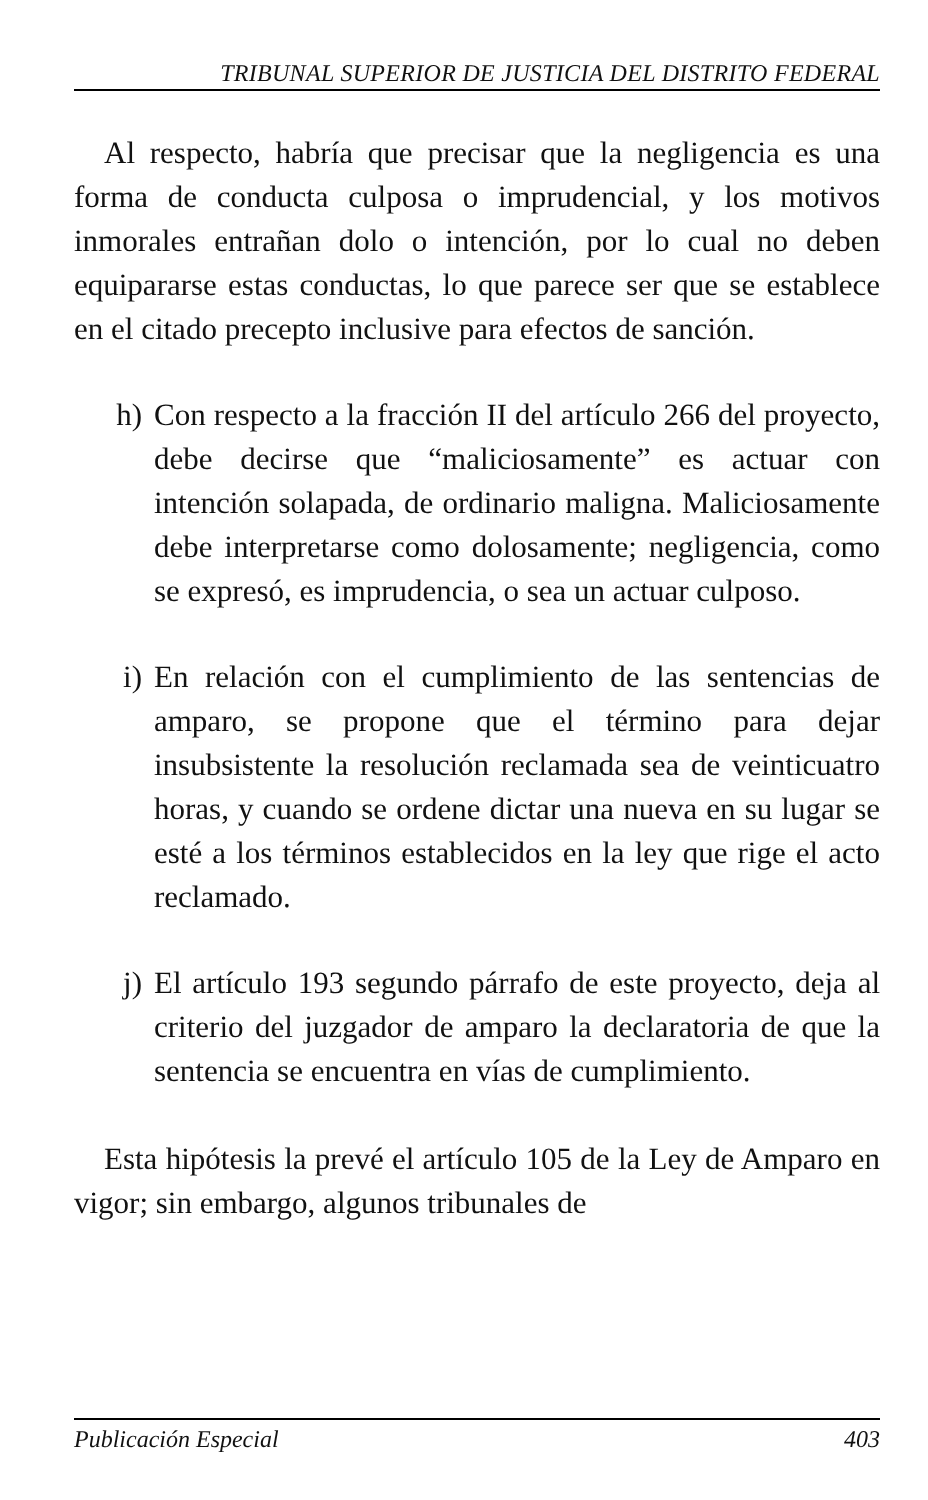TRIBUNAL SUPERIOR DE JUSTICIA DEL DISTRITO FEDERAL
Al respecto, habría que precisar que la negligencia es una forma de conducta culposa o imprudencial, y los motivos inmorales entrañan dolo o intención, por lo cual no deben equipararse estas conductas, lo que parece ser que se establece en el citado precepto inclusive para efectos de sanción.
h) Con respecto a la fracción II del artículo 266 del proyecto, debe decirse que “maliciosamente” es actuar con intención solapada, de ordinario maligna. Maliciosamente debe interpretarse como dolosamente; negligencia, como se expresó, es imprudencia, o sea un actuar culposo.
i) En relación con el cumplimiento de las sentencias de amparo, se propone que el término para dejar insubsistente la resolución reclamada sea de veinticuatro horas, y cuando se ordene dictar una nueva en su lugar se esté a los términos establecidos en la ley que rige el acto reclamado.
j) El artículo 193 segundo párrafo de este proyecto, deja al criterio del juzgador de amparo la declaratoria de que la sentencia se encuentra en vías de cumplimiento.
Esta hipótesis la prevé el artículo 105 de la Ley de Amparo en vigor; sin embargo, algunos tribunales de
Publicación Especial 403